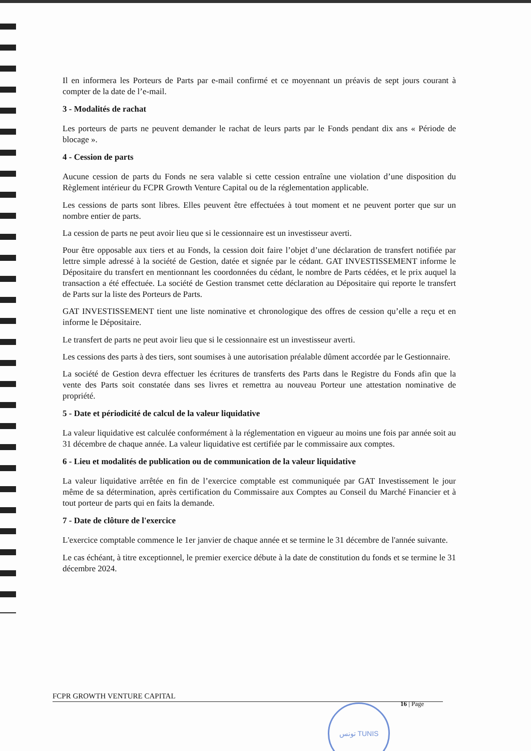Il en informera les Porteurs de Parts par e-mail confirmé et ce moyennant un préavis de sept jours courant à compter de la date de l’e-mail.
3 - Modalités de rachat
Les porteurs de parts ne peuvent demander le rachat de leurs parts par le Fonds pendant dix ans « Période de blocage ».
4 - Cession de parts
Aucune cession de parts du Fonds ne sera valable si cette cession entraîne une violation d’une disposition du Règlement intérieur du FCPR Growth Venture Capital ou de la réglementation applicable.
Les cessions de parts sont libres. Elles peuvent être effectuées à tout moment et ne peuvent porter que sur un nombre entier de parts.
La cession de parts ne peut avoir lieu que si le cessionnaire est un investisseur averti.
Pour être opposable aux tiers et au Fonds, la cession doit faire l’objet d’une déclaration de transfert notifiée par lettre simple adressé à la société de Gestion, datée et signée par le cédant. GAT INVESTISSEMENT informe le Dépositaire du transfert en mentionnant les coordonnées du cédant, le nombre de Parts cédées, et le prix auquel la transaction a été effectuée. La société de Gestion transmet cette déclaration au Dépositaire qui reporte le transfert de Parts sur la liste des Porteurs de Parts.
GAT INVESTISSEMENT tient une liste nominative et chronologique des offres de cession qu’elle a reçu et en informe le Dépositaire.
Le transfert de parts ne peut avoir lieu que si le cessionnaire est un investisseur averti.
Les cessions des parts à des tiers, sont soumises à une autorisation préalable dûment accordée par le Gestionnaire.
La société de Gestion devra effectuer les écritures de transferts des Parts dans le Registre du Fonds afin que la vente des Parts soit constatée dans ses livres et remettra au nouveau Porteur une attestation nominative de propriété.
5 - Date et périodicité de calcul de la valeur liquidative
La valeur liquidative est calculée conformément à la réglementation en vigueur au moins une fois par année soit au 31 décembre de chaque année. La valeur liquidative est certifiée par le commissaire aux comptes.
6 - Lieu et modalités de publication ou de communication de la valeur liquidative
La valeur liquidative arrêtée en fin de l’exercice comptable est communiquée par GAT Investissement le jour même de sa détermination, après certification du Commissaire aux Comptes au Conseil du Marché Financier et à tout porteur de parts qui en faits la demande.
7 - Date de clôture de l'exercice
L'exercice comptable commence le 1er janvier de chaque année et se termine le 31 décembre de l'année suivante.
Le cas échéant, à titre exceptionnel, le premier exercice débute à la date de constitution du fonds et se termine le 31 décembre 2024.
FCPR GROWTH VENTURE CAPITAL
16 | Page
تونس TUNIS